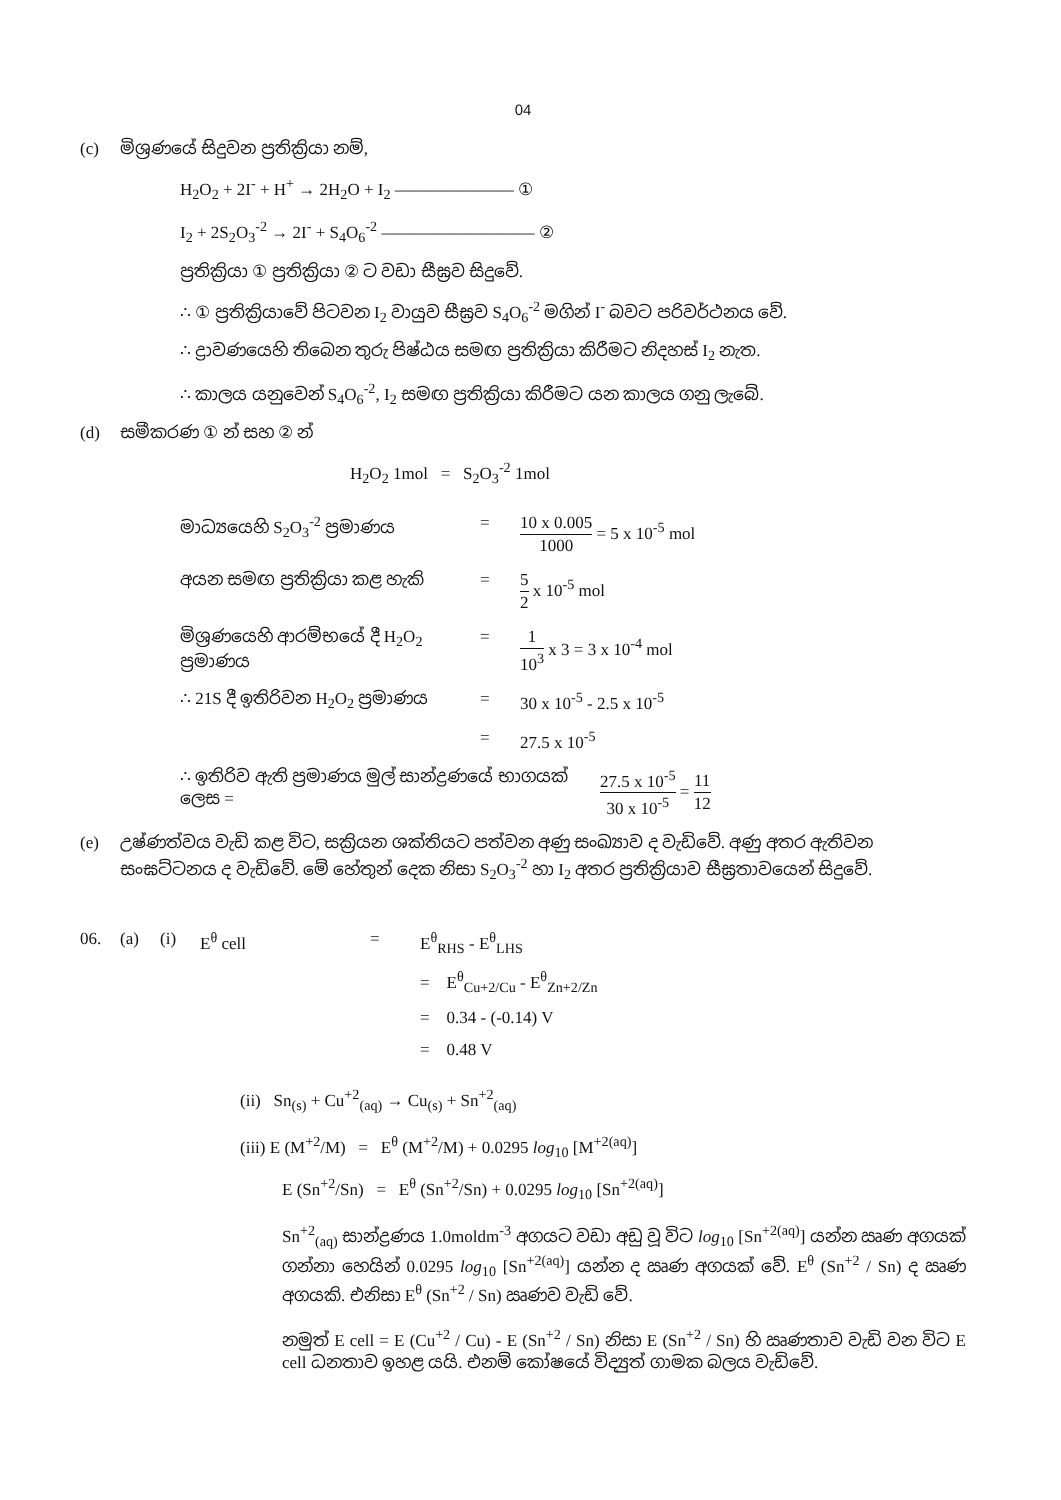04
(c) මිශ්‍රණයේ සිදුවන ප්‍රතික්‍රියා නම්,
H<sub>2</sub>O<sub>2</sub> + 2I<sup>-</sup> + H<sup>+</sup> → 2H<sub>2</sub>O + I<sub>2</sub> ——————— ①
I<sub>2</sub> + 2S<sub>2</sub>O<sub>3</sub><sup>-2</sup> → 2I<sup>-</sup> + S<sub>4</sub>O<sub>6</sub><sup>-2</sup> ————————— ②
ප්‍රතික්‍රියා ① ප්‍රතික්‍රියා ② ට වඩා සීඝ්‍රව සිදුවේ.
∴ ① ප්‍රතික්‍රියාවේ පිටවන I<sub>2</sub> වායුව සීඝ්‍රව S<sub>4</sub>O<sub>6</sub><sup>-2</sup> මගින් I<sup>-</sup> බවට පරිවර්ථනය වේ.
∴ ද්‍රාවණයෙහි තිබෙන තුරු පිෂ්ඨය සමඟ ප්‍රතික්‍රියා කිරීමට නිදහස් I<sub>2</sub> නැත.
∴ කාලය යනුවෙන් S<sub>4</sub>O<sub>6</sub><sup>-2</sup>, I<sub>2</sub> සමඟ ප්‍රතික්‍රියා කිරීමට යන කාලය ගනු ලැබේ.
(d) සමීකරණ ① න් සහ ② න්
H<sub>2</sub>O<sub>2</sub> 1mol = S<sub>2</sub>O<sub>3</sub><sup>-2</sup> 1mol
මාධ්‍යයෙහි S<sub>2</sub>O<sub>3</sub><sup>-2</sup> ප්‍රමාණය = 10 x 0.005 1000 = 5 x 10<sup>-5</sup> mol
අයන සමඟ ප්‍රතික්‍රියා කළ හැකි = 5 2 x 10<sup>-5</sup> mol
මිශ්‍රණයෙහි ආරම්භයේ දී H<sub>2</sub>O<sub>2</sub> ප්‍රමාණය
= 1 10<sup>3</sup> x 3 = 3 x 10<sup>-4</sup> mol
∴ 21S දී ඉතිරිවන H<sub>2</sub>O<sub>2</sub> ප්‍රමාණය
= 30 x 10<sup>-5</sup> - 2.5 x 10<sup>-5</sup>
= 27.5 x 10<sup>-5</sup>
∴ ඉතිරිව ඇති ප්‍රමාණය මුල් සාන්ද්‍රණයේ භාගයක් ලෙස =
27.5 x 10<sup>-5</sup> 30 x 10<sup>-5</sup> = 11 12
(e) උෂ්ණත්වය වැඩි කළ විට, සක්‍රියන ශක්තියට පත්වන අණු සංඛ්‍යාව ද වැඩිවේ. අණු අතර ඇතිවන සංඝට්ටනය ද වැඩිවේ. මේ හේතුන් දෙක නිසා S<sub>2</sub>O<sub>3</sub><sup>-2</sup> හා I<sub>2</sub> අතර ප්‍රතික්‍රියාව සීඝ්‍රතාවයෙන් සිදුවේ.
06. (a) (i) E<sup>θ</sup> cell = E<sup>θ</sup><sub>RHS</sub> - E<sup>θ</sup><sub>LHS</sub>
= E<sup>θ</sup><sub>Cu+2/Cu</sub> - E<sup>θ</sup><sub>Zn+2/Zn</sub>
= 0.34 - (-0.14) V
= 0.48 V
(ii) Sn<sub>(s)</sub> + Cu<sup>+2</sup><sub>(aq)</sub> → Cu<sub>(s)</sub> + Sn<sup>+2</sup><sub>(aq)</sub>
(iii) E (M<sup>+2</sup>/M) = E<sup>θ</sup> (M<sup>+2</sup>/M) + 0.0295 log<sub>10</sub> [M<sup>+2(aq)</sup>]
E (Sn<sup>+2</sup>/Sn) = E<sup>θ</sup> (Sn<sup>+2</sup>/Sn) + 0.0295 log<sub>10</sub> [Sn<sup>+2(aq)</sup>]
Sn<sup>+2</sup><sub>(aq)</sub> සාන්ද්‍රණය 1.0moldm<sup>-3</sup> අගයට වඩා අඩු වූ විට log<sub>10</sub> [Sn<sup>+2(aq)</sup>] යන්න ඍණ අගයක් ගන්නා හෙයින් 0.0295 log<sub>10</sub> [Sn<sup>+2(aq)</sup>] යන්න ද ඍණ අගයක් වේ. E<sup>θ</sup> (Sn<sup>+2</sup> / Sn) ද ඍණ අගයකි. එනිසා E<sup>θ</sup> (Sn<sup>+2</sup> / Sn) ඍණව වැඩි වේ.
නමුත් E cell = E (Cu<sup>+2</sup> / Cu) - E (Sn<sup>+2</sup> / Sn) නිසා E (Sn<sup>+2</sup> / Sn) හි ඍණතාව වැඩි වන විට E cell ධනතාව ඉහළ යයි. එනම් කෝෂයේ විද්‍යුත් ගාමක බලය වැඩිවේ.